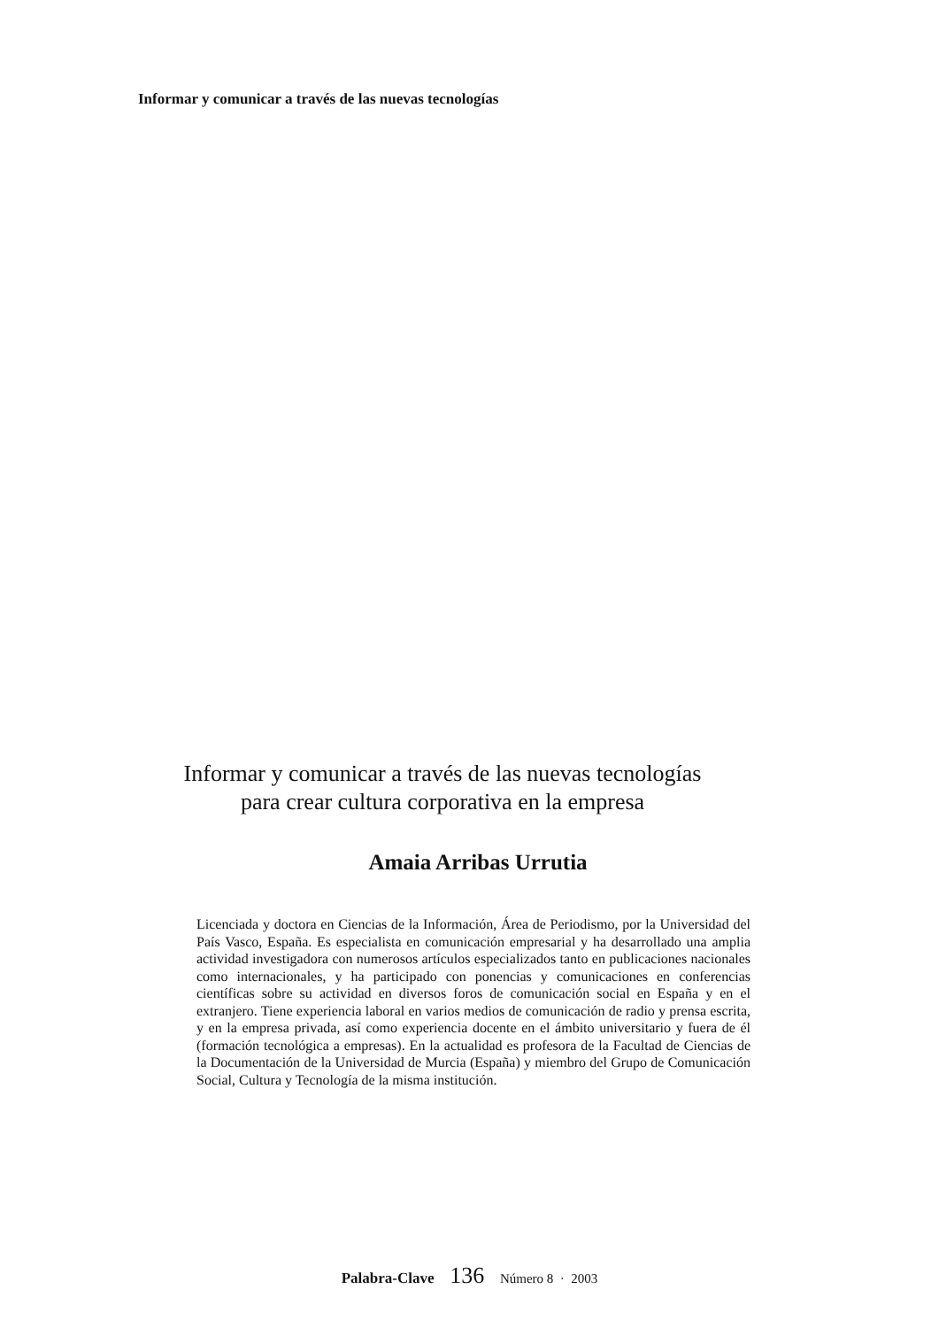Informar y comunicar a través de las nuevas tecnologías
Informar y comunicar a través de las nuevas tecnologías
para crear cultura corporativa en la empresa
Amaia Arribas Urrutia
Licenciada y doctora en Ciencias de la Información, Área de Periodismo, por la Universidad del País Vasco, España. Es especialista en comunicación empresarial y ha desarrollado una amplia actividad investigadora con numerosos artículos especializados tanto en publicaciones nacionales como internacionales, y ha participado con ponencias y comunicaciones en conferencias científicas sobre su actividad en diversos foros de comunicación social en España y en el extranjero. Tiene experiencia laboral en varios medios de comunicación de radio y prensa escrita, y en la empresa privada, así como experiencia docente en el ámbito universitario y fuera de él (formación tecnológica a empresas). En la actualidad es profesora de la Facultad de Ciencias de la Documentación de la Universidad de Murcia (España) y miembro del Grupo de Comunicación Social, Cultura y Tecnología de la misma institución.
Palabra-Clave 136 Número 8 · 2003